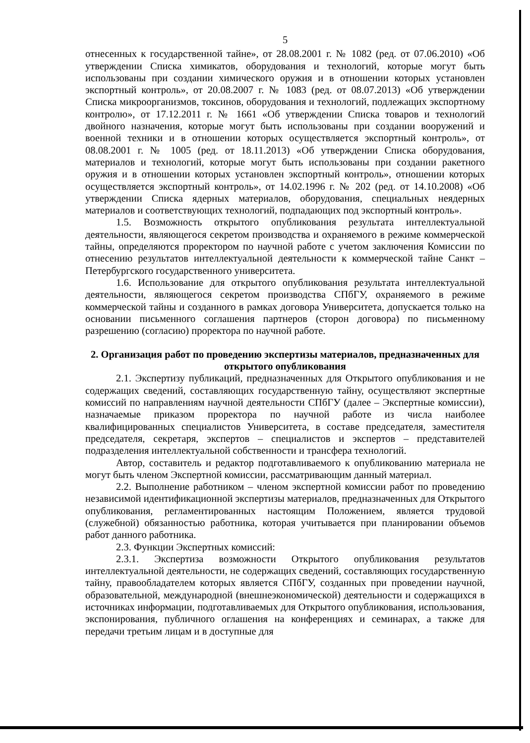5
отнесенных к государственной тайне», от 28.08.2001 г. № 1082 (ред. от 07.06.2010) «Об утверждении Списка химикатов, оборудования и технологий, которые могут быть использованы при создании химического оружия и в отношении которых установлен экспортный контроль», от 20.08.2007 г. № 1083 (ред. от 08.07.2013) «Об утверждении Списка микроорганизмов, токсинов, оборудования и технологий, подлежащих экспортному контролю», от 17.12.2011 г. № 1661 «Об утверждении Списка товаров и технологий двойного назначения, которые могут быть использованы при создании вооружений и военной техники и в отношении которых осуществляется экспортный контроль», от 08.08.2001 г. № 1005 (ред. от 18.11.2013) «Об утверждении Списка оборудования, материалов и технологий, которые могут быть использованы при создании ракетного оружия и в отношении которых установлен экспортный контроль», отношении которых осуществляется экспортный контроль», от 14.02.1996 г. № 202 (ред. от 14.10.2008) «Об утверждении Списка ядерных материалов, оборудования, специальных неядерных материалов и соответствующих технологий, подпадающих под экспортный контроль».
1.5. Возможность открытого опубликования результата интеллектуальной деятельности, являющегося секретом производства и охраняемого в режиме коммерческой тайны, определяются проректором по научной работе с учетом заключения Комиссии по отнесению результатов интеллектуальной деятельности к коммерческой тайне Санкт – Петербургского государственного университета.
1.6. Использование для открытого опубликования результата интеллектуальной деятельности, являющегося секретом производства СПбГУ, охраняемого в режиме коммерческой тайны и созданного в рамках договора Университета, допускается только на основании письменного соглашения партнеров (сторон договора) по письменному разрешению (согласию) проректора по научной работе.
2. Организация работ по проведению экспертизы материалов, предназначенных для открытого опубликования
2.1. Экспертизу публикаций, предназначенных для Открытого опубликования и не содержащих сведений, составляющих государственную тайну, осуществляют экспертные комиссий по направлениям научной деятельности СПбГУ (далее – Экспертные комиссии), назначаемые приказом проректора по научной работе из числа наиболее квалифицированных специалистов Университета, в составе председателя, заместителя председателя, секретаря, экспертов – специалистов и экспертов – представителей подразделения интеллектуальной собственности и трансфера технологий.
Автор, составитель и редактор подготавливаемого к опубликованию материала не могут быть членом Экспертной комиссии, рассматривающим данный материал.
2.2. Выполнение работником – членом экспертной комиссии работ по проведению независимой идентификационной экспертизы материалов, предназначенных для Открытого опубликования, регламентированных настоящим Положением, является трудовой (служебной) обязанностью работника, которая учитывается при планировании объемов работ данного работника.
2.3. Функции Экспертных комиссий:
2.3.1. Экспертиза возможности Открытого опубликования результатов интеллектуальной деятельности, не содержащих сведений, составляющих государственную тайну, правообладателем которых является СПбГУ, созданных при проведении научной, образовательной, международной (внешнеэкономической) деятельности и содержащихся в источниках информации, подготавливаемых для Открытого опубликования, использования, экспонирования, публичного оглашения на конференциях и семинарах, а также для передачи третьим лицам и в доступные для